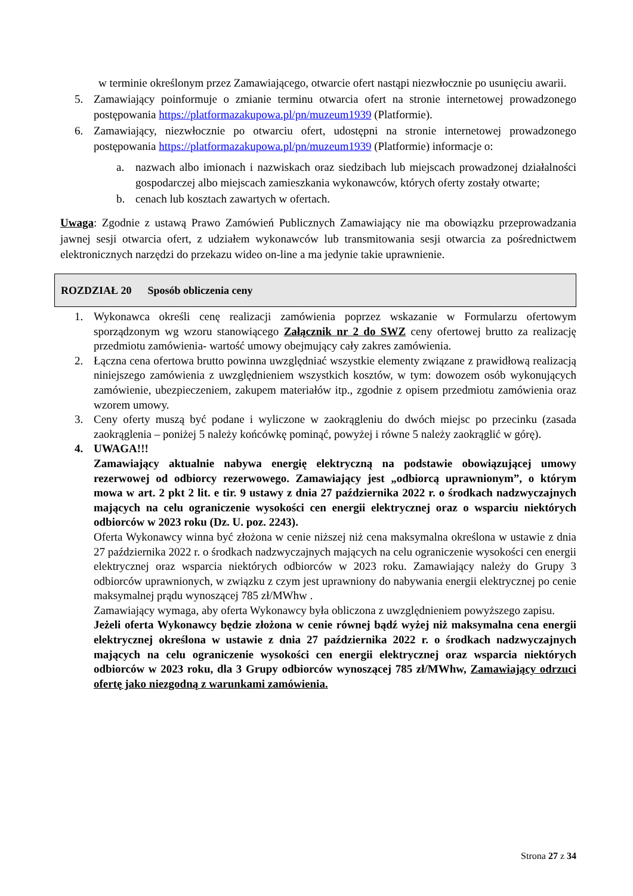w terminie określonym przez Zamawiającego, otwarcie ofert nastąpi niezwłocznie po usunięciu awarii.
5. Zamawiający poinformuje o zmianie terminu otwarcia ofert na stronie internetowej prowadzonego postępowania https://platformazakupowa.pl/pn/muzeum1939 (Platformie).
6. Zamawiający, niezwłocznie po otwarciu ofert, udostępni na stronie internetowej prowadzonego postępowania https://platformazakupowa.pl/pn/muzeum1939 (Platformie) informacje o:
a. nazwach albo imionach i nazwiskach oraz siedzibach lub miejscach prowadzonej działalności gospodarczej albo miejscach zamieszkania wykonawców, których oferty zostały otwarte;
b. cenach lub kosztach zawartych w ofertach.
Uwaga: Zgodnie z ustawą Prawo Zamówień Publicznych Zamawiający nie ma obowiązku przeprowadzania jawnej sesji otwarcia ofert, z udziałem wykonawców lub transmitowania sesji otwarcia za pośrednictwem elektronicznych narzędzi do przekazu wideo on-line a ma jedynie takie uprawnienie.
ROZDZIAŁ 20 Sposób obliczenia ceny
1. Wykonawca określi cenę realizacji zamówienia poprzez wskazanie w Formularzu ofertowym sporządzonym wg wzoru stanowiącego Załącznik nr 2 do SWZ ceny ofertowej brutto za realizację przedmiotu zamówienia- wartość umowy obejmujący cały zakres zamówienia.
2. Łączna cena ofertowa brutto powinna uwzględniać wszystkie elementy związane z prawidłową realizacją niniejszego zamówienia z uwzględnieniem wszystkich kosztów, w tym: dowozem osób wykonujących zamówienie, ubezpieczeniem, zakupem materiałów itp., zgodnie z opisem przedmiotu zamówienia oraz wzorem umowy.
3. Ceny oferty muszą być podane i wyliczone w zaokrągleniu do dwóch miejsc po przecinku (zasada zaokrąglenia – poniżej 5 należy końcówkę pominąć, powyżej i równe 5 należy zaokrąglić w górę).
4. UWAGA!!!
Zamawiający aktualnie nabywa energię elektryczną na podstawie obowiązującej umowy rezerwowej od odbiorcy rezerwowego. Zamawiający jest „odbiorcą uprawnionym”, o którym mowa w art. 2 pkt 2 lit. e tir. 9 ustawy z dnia 27 października 2022 r. o środkach nadzwyczajnych mających na celu ograniczenie wysokości cen energii elektrycznej oraz o wsparciu niektórych odbiorców w 2023 roku (Dz. U. poz. 2243).
Oferta Wykonawcy winna być złożona w cenie niższej niż cena maksymalna określona w ustawie z dnia 27 października 2022 r. o środkach nadzwyczajnych mających na celu ograniczenie wysokości cen energii elektrycznej oraz wsparcia niektórych odbiorców w 2023 roku. Zamawiający należy do Grupy 3 odbiorców uprawnionych, w związku z czym jest uprawniony do nabywania energii elektrycznej po cenie maksymalnej prądu wynoszącej 785 zł/MWhw .
Zamawiający wymaga, aby oferta Wykonawcy była obliczona z uwzględnieniem powyższego zapisu.
Jeżeli oferta Wykonawcy będzie złożona w cenie równej bądź wyżej niż maksymalna cena energii elektrycznej określona w ustawie z dnia 27 października 2022 r. o środkach nadzwyczajnych mających na celu ograniczenie wysokości cen energii elektrycznej oraz wsparcia niektórych odbiorców w 2023 roku, dla 3 Grupy odbiorców wynoszącej 785 zł/MWhw, Zamawiający odrzuci ofertę jako niezgodną z warunkami zamówienia.
Strona 27 z 34